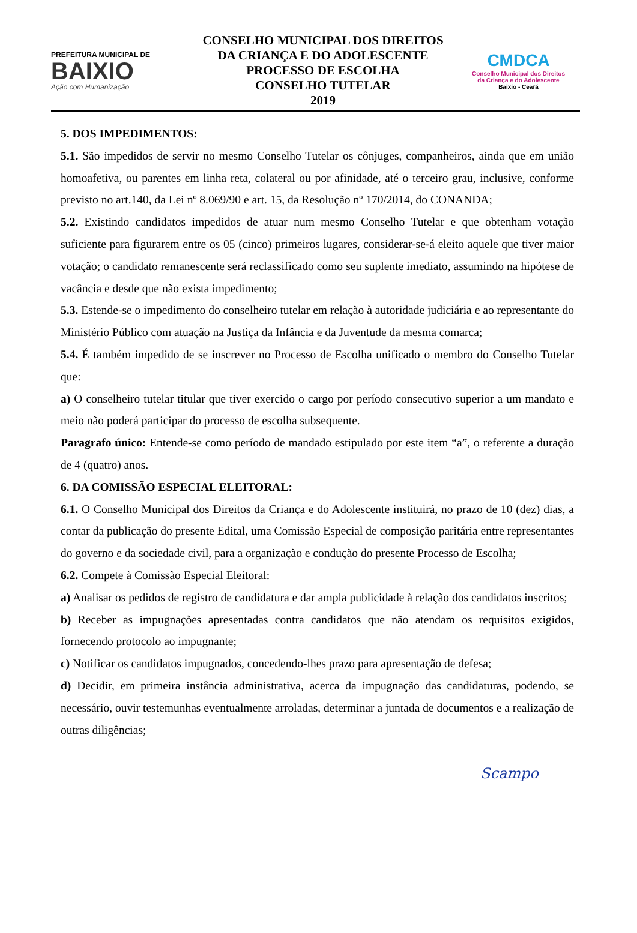PREFEITURA MUNICIPAL DE
BAIXIO
Ação com Humanização
CONSELHO MUNICIPAL DOS DIREITOS
DA CRIANÇA E DO ADOLESCENTE
PROCESSO DE ESCOLHA
CONSELHO TUTELAR
2019
CMDCA
Conselho Municipal dos Direitos
da Criança e do Adolescente
Baixio - Ceará
5. DOS IMPEDIMENTOS:
5.1. São impedidos de servir no mesmo Conselho Tutelar os cônjuges, companheiros, ainda que em união homoafetiva, ou parentes em linha reta, colateral ou por afinidade, até o terceiro grau, inclusive, conforme previsto no art.140, da Lei nº 8.069/90 e art. 15, da Resolução nº 170/2014, do CONANDA;
5.2. Existindo candidatos impedidos de atuar num mesmo Conselho Tutelar e que obtenham votação suficiente para figurarem entre os 05 (cinco) primeiros lugares, considerar-se-á eleito aquele que tiver maior votação; o candidato remanescente será reclassificado como seu suplente imediato, assumindo na hipótese de vacância e desde que não exista impedimento;
5.3. Estende-se o impedimento do conselheiro tutelar em relação à autoridade judiciária e ao representante do Ministério Público com atuação na Justiça da Infância e da Juventude da mesma comarca;
5.4. É também impedido de se inscrever no Processo de Escolha unificado o membro do Conselho Tutelar que:
a) O conselheiro tutelar titular que tiver exercido o cargo por período consecutivo superior a um mandato e meio não poderá participar do processo de escolha subsequente.
Paragrafo único: Entende-se como período de mandado estipulado por este item “a”, o referente a duração de 4 (quatro) anos.
6. DA COMISSÃO ESPECIAL ELEITORAL:
6.1. O Conselho Municipal dos Direitos da Criança e do Adolescente instituirá, no prazo de 10 (dez) dias, a contar da publicação do presente Edital, uma Comissão Especial de composição paritária entre representantes do governo e da sociedade civil, para a organização e condução do presente Processo de Escolha;
6.2. Compete à Comissão Especial Eleitoral:
a) Analisar os pedidos de registro de candidatura e dar ampla publicidade à relação dos candidatos inscritos;
b) Receber as impugnações apresentadas contra candidatos que não atendam os requisitos exigidos, fornecendo protocolo ao impugnante;
c) Notificar os candidatos impugnados, concedendo-lhes prazo para apresentação de defesa;
d) Decidir, em primeira instância administrativa, acerca da impugnação das candidaturas, podendo, se necessário, ouvir testemunhas eventualmente arroladas, determinar a juntada de documentos e a realização de outras diligências;
Scampo